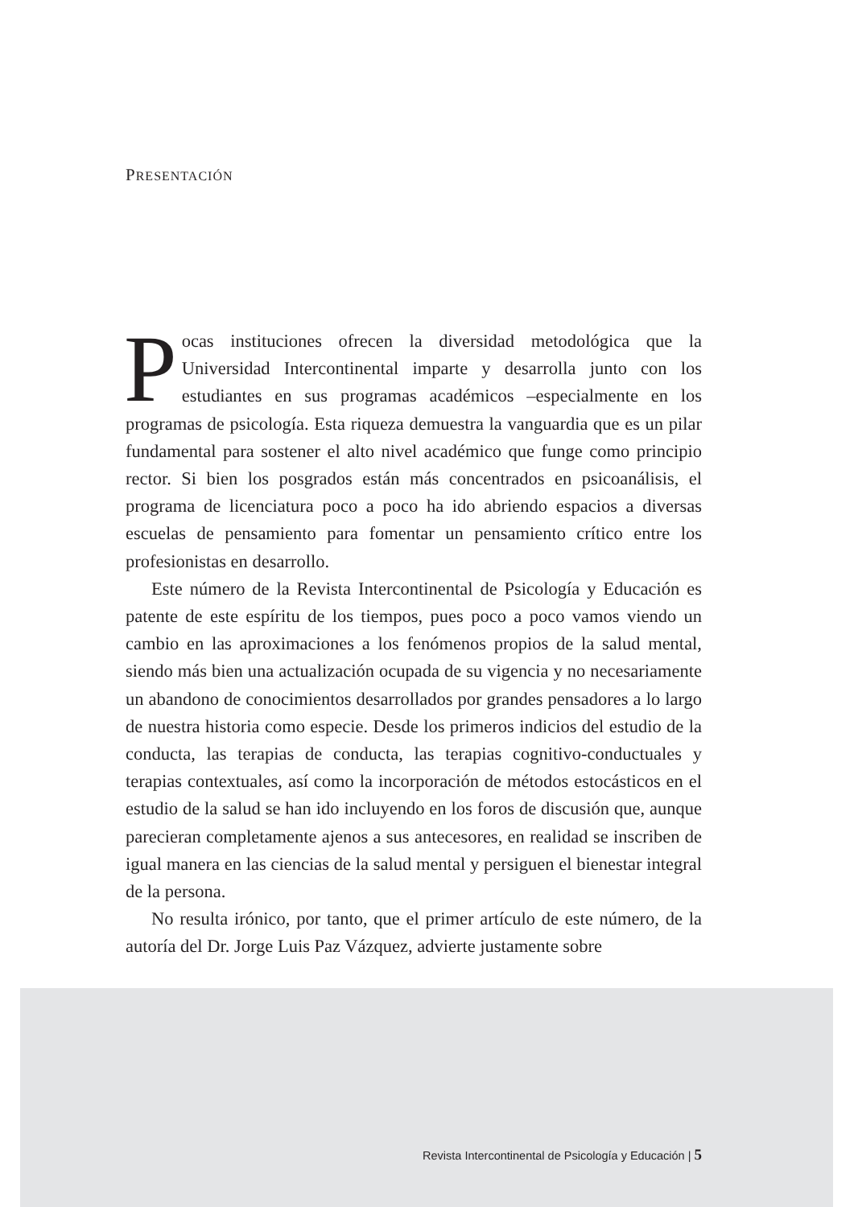PRESENTACIÓN
Pocas instituciones ofrecen la diversidad metodológica que la Universidad Intercontinental imparte y desarrolla junto con los estudiantes en sus programas académicos –especialmente en los programas de psicología. Esta riqueza demuestra la vanguardia que es un pilar fundamental para sostener el alto nivel académico que funge como principio rector. Si bien los posgrados están más concentrados en psicoanálisis, el programa de licenciatura poco a poco ha ido abriendo espacios a diversas escuelas de pensamiento para fomentar un pensamiento crítico entre los profesionistas en desarrollo.
Este número de la Revista Intercontinental de Psicología y Educación es patente de este espíritu de los tiempos, pues poco a poco vamos viendo un cambio en las aproximaciones a los fenómenos propios de la salud mental, siendo más bien una actualización ocupada de su vigencia y no necesariamente un abandono de conocimientos desarrollados por grandes pensadores a lo largo de nuestra historia como especie. Desde los primeros indicios del estudio de la conducta, las terapias de conducta, las terapias cognitivo-conductuales y terapias contextuales, así como la incorporación de métodos estocásticos en el estudio de la salud se han ido incluyendo en los foros de discusión que, aunque parecieran completamente ajenos a sus antecesores, en realidad se inscriben de igual manera en las ciencias de la salud mental y persiguen el bienestar integral de la persona.
No resulta irónico, por tanto, que el primer artículo de este número, de la autoría del Dr. Jorge Luis Paz Vázquez, advierte justamente sobre
Revista Intercontinental de Psicología y Educación | 5